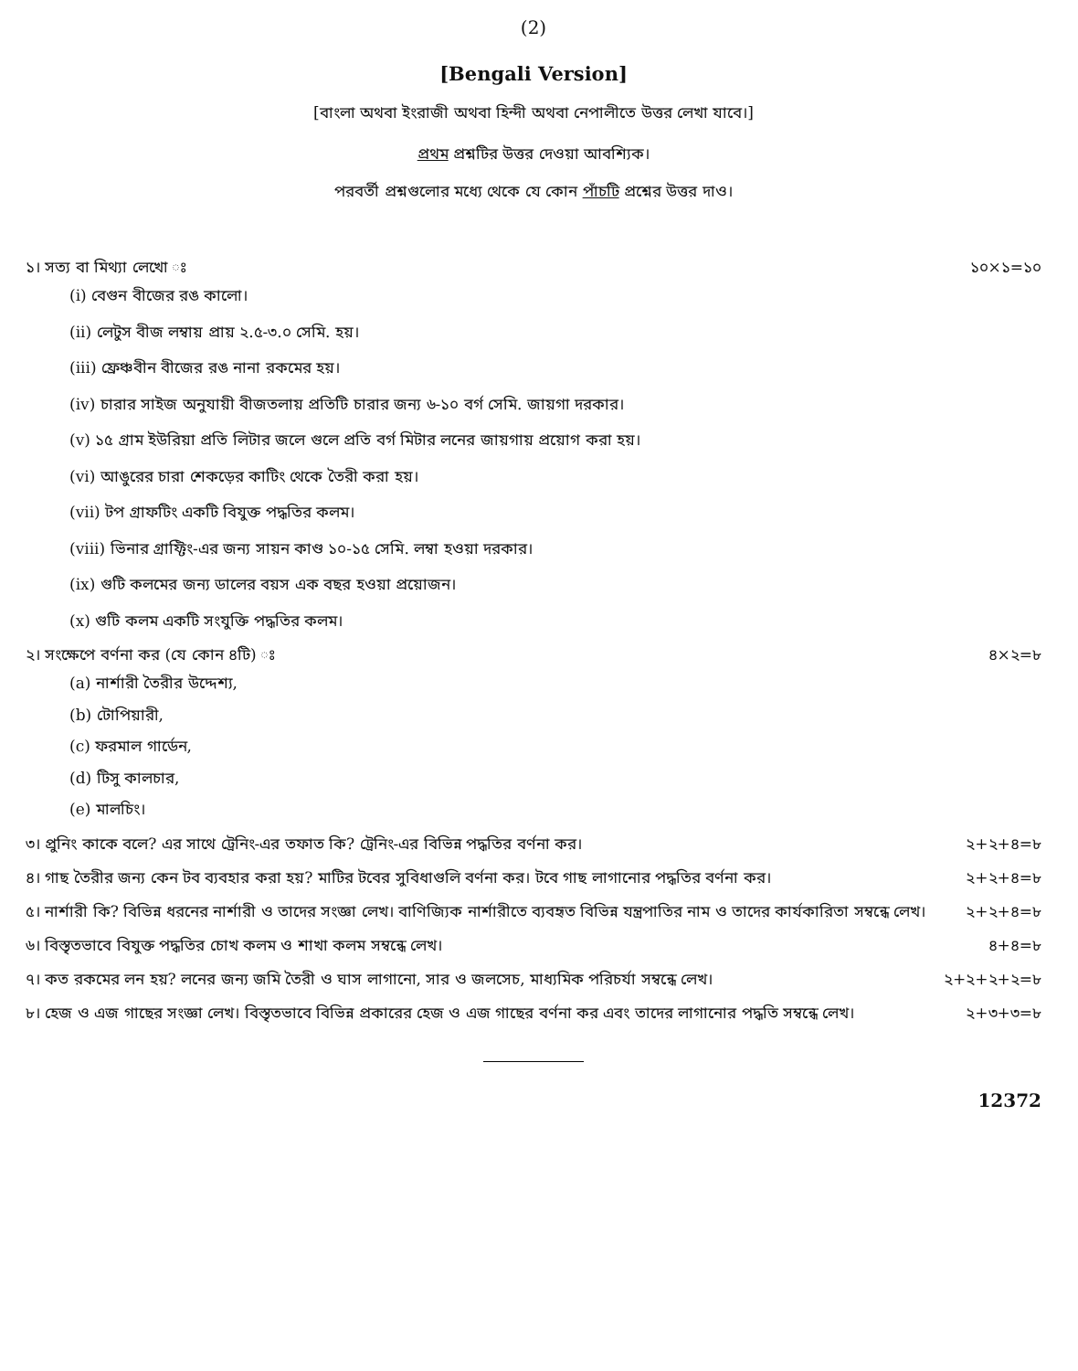(2)
[Bengali Version]
[বাংলা অথবা ইংরাজী অথবা হিন্দী অথবা নেপালীতে উত্তর লেখা যাবে।]
প্রথম প্রশ্নটির উত্তর দেওয়া আবশ্যিক।
পরবর্তী প্রশ্নগুলোর মধ্যে থেকে যে কোন পাঁচটি প্রশ্নের উত্তর দাও।
১। সত্য বা মিথ্যা লেখো ঃ ১০×১=১০
(i) বেগুন বীজের রঙ কালো।
(ii) লেটুস বীজ লম্বায় প্রায় ২.৫-৩.০ সেমি. হয়।
(iii) ফ্রেঞ্চবীন বীজের রঙ নানা রকমের হয়।
(iv) চারার সাইজ অনুযায়ী বীজতলায় প্রতিটি চারার জন্য ৬-১০ বর্গ সেমি. জায়গা দরকার।
(v) ১৫ গ্রাম ইউরিয়া প্রতি লিটার জলে গুলে প্রতি বর্গ মিটার লনের জায়গায় প্রয়োগ করা হয়।
(vi) আঙুরের চারা শেকড়ের কাটিং থেকে তৈরী করা হয়।
(vii) টপ গ্রাফটিং একটি বিযুক্ত পদ্ধতির কলম।
(viii) ভিনার গ্রাফ্টিং-এর জন্য সায়ন কাণ্ড ১০-১৫ সেমি. লম্বা হওয়া দরকার।
(ix) গুটি কলমের জন্য ডালের বয়স এক বছর হওয়া প্রয়োজন।
(x) গুটি কলম একটি সংযুক্তি পদ্ধতির কলম।
২। সংক্ষেপে বর্ণনা কর (যে কোন ৪টি) ঃ ৪×২=৮
(a) নার্শারী তৈরীর উদ্দেশ্য,
(b) টোপিয়ারী,
(c) ফরমাল গার্ডেন,
(d) টিসু কালচার,
(e) মালচিং।
৩। প্রুনিং কাকে বলে? এর সাথে ট্রেনিং-এর তফাত কি? ট্রেনিং-এর বিভিন্ন পদ্ধতির বর্ণনা কর। ২+২+৪=৮
৪। গাছ তৈরীর জন্য কেন টব ব্যবহার করা হয়? মাটির টবের সুবিধাগুলি বর্ণনা কর। টবে গাছ লাগানোর পদ্ধতির বর্ণনা কর। ২+২+৪=৮
৫। নার্শারী কি? বিভিন্ন ধরনের নার্শারী ও তাদের সংজ্ঞা লেখ। বাণিজ্যিক নার্শারীতে ব্যবহৃত বিভিন্ন যন্ত্রপাতির নাম ও তাদের কার্যকারিতা সম্বন্ধে লেখ। ২+২+৪=৮
৬। বিস্তৃতভাবে বিযুক্ত পদ্ধতির চোখ কলম ও শাখা কলম সম্বন্ধে লেখ। ৪+৪=৮
৭। কত রকমের লন হয়? লনের জন্য জমি তৈরী ও ঘাস লাগানো, সার ও জলসেচ, মাধ্যমিক পরিচর্যা সম্বন্ধে লেখ। ২+২+২+২=৮
৮। হেজ ও এজ গাছের সংজ্ঞা লেখ। বিস্তৃতভাবে বিভিন্ন প্রকারের হেজ ও এজ গাছের বর্ণনা কর এবং তাদের লাগানোর পদ্ধতি সম্বন্ধে লেখ। ২+৩+৩=৮
12372